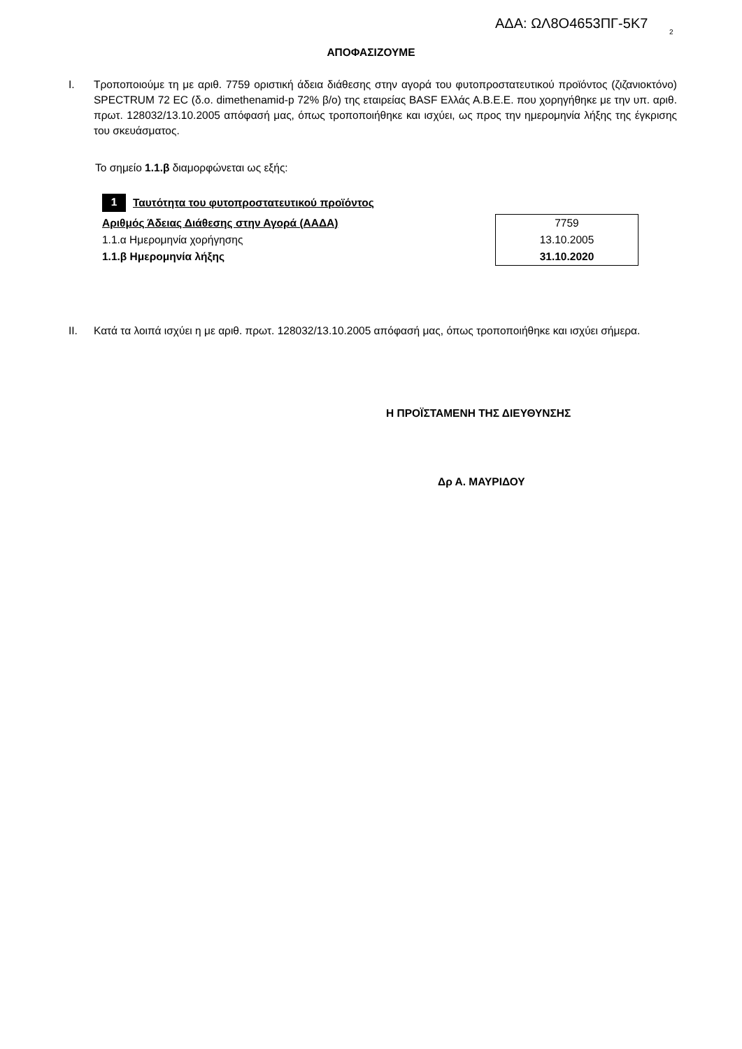ΑΔΑ: ΩΛ8Ο4653ΠΓ-5Κ7
2
ΑΠΟΦΑΣΙΖΟΥΜΕ
I. Τροποποιούμε τη με αριθ. 7759 οριστική άδεια διάθεσης στην αγορά του φυτοπροστατευτικού προϊόντος (ζιζανιοκτόνο) SPECTRUM 72 EC (δ.ο. dimethenamid-p 72% β/ο) της εταιρείας BASF Ελλάς Α.Β.Ε.Ε. που χορηγήθηκε με την υπ. αριθ. πρωτ. 128032/13.10.2005 απόφασή μας, όπως τροποποιήθηκε και ισχύει, ως προς την ημερομηνία λήξης της έγκρισης του σκευάσματος.
Το σημείο 1.1.β διαμορφώνεται ως εξής:
1 Ταυτότητα του φυτοπροστατευτικού προϊόντος
| Αριθμός Άδειας Διάθεσης στην Αγορά (ΑΑΔΑ) | 7759 |
| 1.1.α Ημερομηνία χορήγησης | 13.10.2005 |
| 1.1.β Ημερομηνία λήξης | 31.10.2020 |
II. Κατά τα λοιπά ισχύει η με αριθ. πρωτ. 128032/13.10.2005 απόφασή μας, όπως τροποποιήθηκε και ισχύει σήμερα.
Η ΠΡΟΪΣΤΑΜΕΝΗ ΤΗΣ ΔΙΕΥΘΥΝΣΗΣ
Δρ Α. ΜΑΥΡΙΔΟΥ